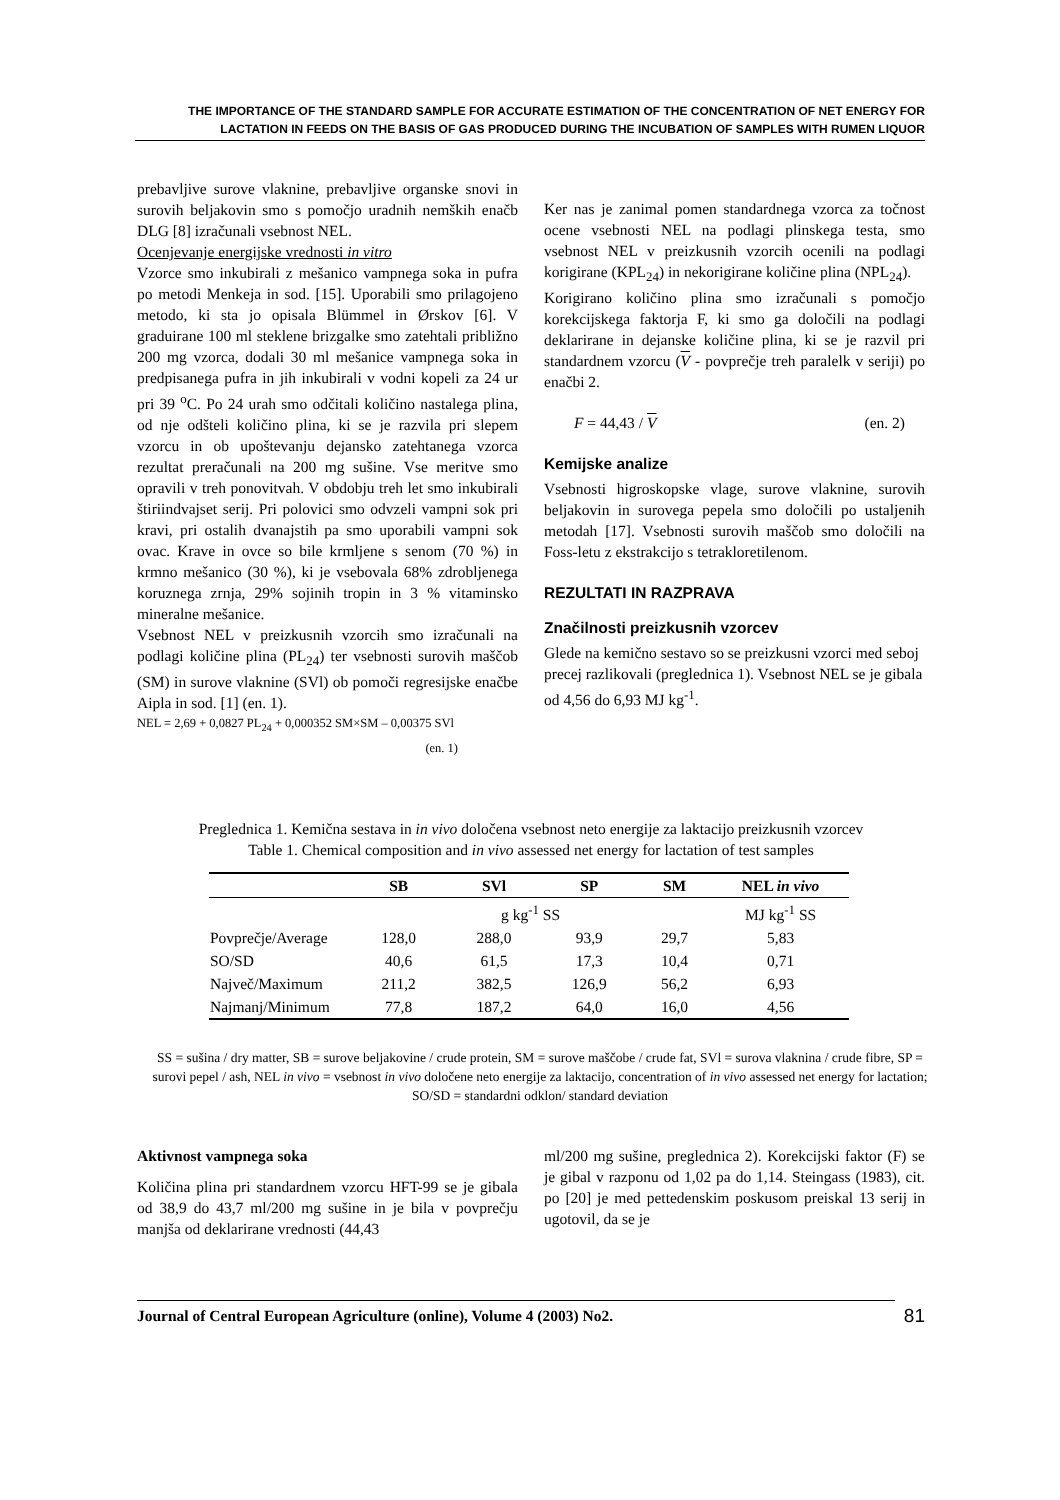THE IMPORTANCE OF THE STANDARD SAMPLE FOR ACCURATE ESTIMATION OF THE CONCENTRATION OF NET ENERGY FOR LACTATION IN FEEDS ON THE BASIS OF GAS PRODUCED DURING THE INCUBATION OF SAMPLES WITH RUMEN LIQUOR
prebavljive surove vlaknine, prebavljive organske snovi in surovih beljakovin smo s pomočjo uradnih nemških enačb DLG [8] izračunali vsebnost NEL.
Ocenjevanje energijske vrednosti in vitro
Vzorce smo inkubirali z mešanico vampnega soka in pufra po metodi Menkeja in sod. [15]. Uporabili smo prilagojeno metodo, ki sta jo opisala Blümmel in Ørskov [6]. V graduirane 100 ml steklene brizgalke smo zatehtali približno 200 mg vzorca, dodali 30 ml mešanice vampnega soka in predpisanega pufra in jih inkubirali v vodni kopeli za 24 ur pri 39 <sup>o</sup>C. Po 24 urah smo odčitali količino nastalega plina, od nje odšteli količino plina, ki se je razvila pri slepem vzorcu in ob upoštevanju dejansko zatehtanega vzorca rezultat preračunali na 200 mg sušine. Vse meritve smo opravili v treh ponovitvah. V obdobju treh let smo inkubirali štiriindvajset serij. Pri polovici smo odvzeli vampni sok pri kravi, pri ostalih dvanajstih pa smo uporabili vampni sok ovac. Krave in ovce so bile krmljene s senom (70 %) in krmno mešanico (30 %), ki je vsebovala 68% zdrobljenega koruznega zrnja, 29% sojinih tropin in 3 % vitaminsko mineralne mešanice.
Vsebnost NEL v preizkusnih vzorcih smo izračunali na podlagi količine plina (PL<sub>24</sub>) ter vsebnosti surovih maščob (SM) in surove vlaknine (SVl) ob pomoči regresijske enačbe Aipla in sod. [1] (en. 1).
NEL = 2,69 + 0,0827 PL<sub>24</sub> + 0,000352 SM×SM – 0,00375 SVl
(en. 1)
Ker nas je zanimal pomen standardnega vzorca za točnost ocene vsebnosti NEL na podlagi plinskega testa, smo vsebnost NEL v preizkusnih vzorcih ocenili na podlagi korigirane (KPL<sub>24</sub>) in nekorigirane količine plina (NPL<sub>24</sub>).
Korigirano količino plina smo izračunali s pomočjo korekcijskega faktorja F, ki smo ga določili na podlagi deklarirane in dejanske količine plina, ki se je razvil pri standardnem vzorcu (V - povprečje treh paralelk v seriji) po enačbi 2.
F = 44,43 / V (en. 2)
Kemijske analize
Vsebnosti higroskopske vlage, surove vlaknine, surovih beljakovin in surovega pepela smo določili po ustaljenih metodah [17]. Vsebnosti surovih maščob smo določili na Foss-letu z ekstrakcijo s tetrakloretilenom.
REZULTATI IN RAZPRAVA
Značilnosti preizkusnih vzorcev
Glede na kemično sestavo so se preizkusni vzorci med seboj precej razlikovali (preglednica 1). Vsebnost NEL se je gibala od 4,56 do 6,93 MJ kg<sup>-1</sup>.
Preglednica 1. Kemična sestava in in vivo določena vsebnost neto energije za laktacijo preizkusnih vzorcev
Table 1. Chemical composition and in vivo assessed net energy for lactation of test samples
| | SB | SVl | SP | SM | NEL in vivo |
| --- | --- | --- | --- | --- | --- |
| | g kg<sup>-1</sup> SS | | | | MJ kg<sup>-1</sup> SS |
| Povprečje/Average | 128,0 | 288,0 | 93,9 | 29,7 | 5,83 |
| SO/SD | 40,6 | 61,5 | 17,3 | 10,4 | 0,71 |
| Največ/Maximum | 211,2 | 382,5 | 126,9 | 56,2 | 6,93 |
| Najmanj/Minimum | 77,8 | 187,2 | 64,0 | 16,0 | 4,56 |
SS = sušina / dry matter, SB = surove beljakovine / crude protein, SM = surove maščobe / crude fat, SVl = surova vlaknina / crude fibre, SP = surovi pepel / ash, NEL in vivo = vsebnost in vivo določene neto energije za laktacijo, concentration of in vivo assessed net energy for lactation; SO/SD = standardni odklon/ standard deviation
Aktivnost vampnega soka
Količina plina pri standardnem vzorcu HFT-99 se je gibala od 38,9 do 43,7 ml/200 mg sušine in je bila v povprečju manjša od deklarirane vrednosti (44,43
ml/200 mg sušine, preglednica 2). Korekcijski faktor (F) se je gibal v razponu od 1,02 pa do 1,14. Steingass (1983), cit. po [20] je med pettedenskim poskusom preiskal 13 serij in ugotovil, da se je
Journal of Central European Agriculture (online), Volume 4 (2003) No2. 81